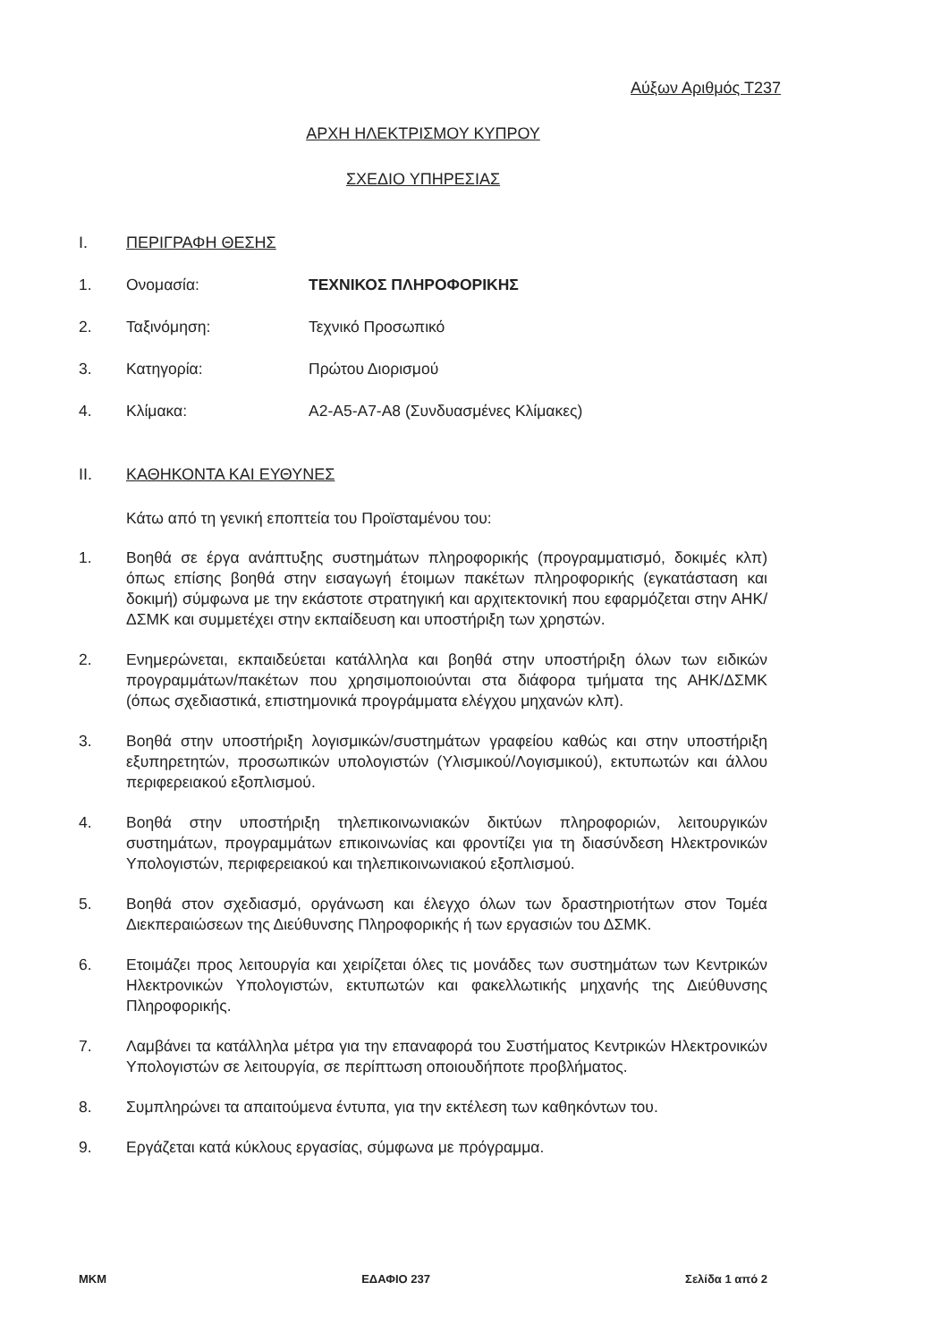Αύξων Αριθμός Τ237
ΑΡΧΗ ΗΛΕΚΤΡΙΣΜΟΥ ΚΥΠΡΟΥ
ΣΧΕΔΙΟ ΥΠΗΡΕΣΙΑΣ
Ι. ΠΕΡΙΓΡΑΦΗ ΘΕΣΗΣ
1. Ονομασία: ΤΕΧΝΙΚΟΣ ΠΛΗΡΟΦΟΡΙΚΗΣ
2. Ταξινόμηση: Τεχνικό Προσωπικό
3. Κατηγορία: Πρώτου Διορισμού
4. Κλίμακα: Α2-Α5-Α7-Α8 (Συνδυασμένες Κλίμακες)
ΙΙ. ΚΑΘΗΚΟΝΤΑ ΚΑΙ ΕΥΘΥΝΕΣ
Κάτω από τη γενική εποπτεία του Προϊσταμένου του:
1. Βοηθά σε έργα ανάπτυξης συστημάτων πληροφορικής (προγραμματισμό, δοκιμές κλπ) όπως επίσης βοηθά στην εισαγωγή έτοιμων πακέτων πληροφορικής (εγκατάσταση και δοκιμή) σύμφωνα με την εκάστοτε στρατηγική και αρχιτεκτονική που εφαρμόζεται στην ΑΗΚ/ΔΣΜΚ και συμμετέχει στην εκπαίδευση και υποστήριξη των χρηστών.
2. Ενημερώνεται, εκπαιδεύεται κατάλληλα και βοηθά στην υποστήριξη όλων των ειδικών προγραμμάτων/πακέτων που χρησιμοποιούνται στα διάφορα τμήματα της ΑΗΚ/ΔΣΜΚ (όπως σχεδιαστικά, επιστημονικά προγράμματα ελέγχου μηχανών κλπ).
3. Βοηθά στην υποστήριξη λογισμικών/συστημάτων γραφείου καθώς και στην υποστήριξη εξυπηρετητών, προσωπικών υπολογιστών (Υλισμικού/Λογισμικού), εκτυπωτών και άλλου περιφερειακού εξοπλισμού.
4. Βοηθά στην υποστήριξη τηλεπικοινωνιακών δικτύων πληροφοριών, λειτουργικών συστημάτων, προγραμμάτων επικοινωνίας και φροντίζει για τη διασύνδεση Ηλεκτρονικών Υπολογιστών, περιφερειακού και τηλεπικοινωνιακού εξοπλισμού.
5. Βοηθά στον σχεδιασμό, οργάνωση και έλεγχο όλων των δραστηριοτήτων στον Τομέα Διεκπεραιώσεων της Διεύθυνσης Πληροφορικής ή των εργασιών του ΔΣΜΚ.
6. Ετοιμάζει προς λειτουργία και χειρίζεται όλες τις μονάδες των συστημάτων των Κεντρικών Ηλεκτρονικών Υπολογιστών, εκτυπωτών και φακελλωτικής μηχανής της Διεύθυνσης Πληροφορικής.
7. Λαμβάνει τα κατάλληλα μέτρα για την επαναφορά του Συστήματος Κεντρικών Ηλεκτρονικών Υπολογιστών σε λειτουργία, σε περίπτωση οποιουδήποτε προβλήματος.
8. Συμπληρώνει τα απαιτούμενα έντυπα, για την εκτέλεση των καθηκόντων του.
9. Εργάζεται κατά κύκλους εργασίας, σύμφωνα με πρόγραμμα.
ΜΚΜ ΕΔΑΦΙΟ 237 Σελίδα 1 από 2